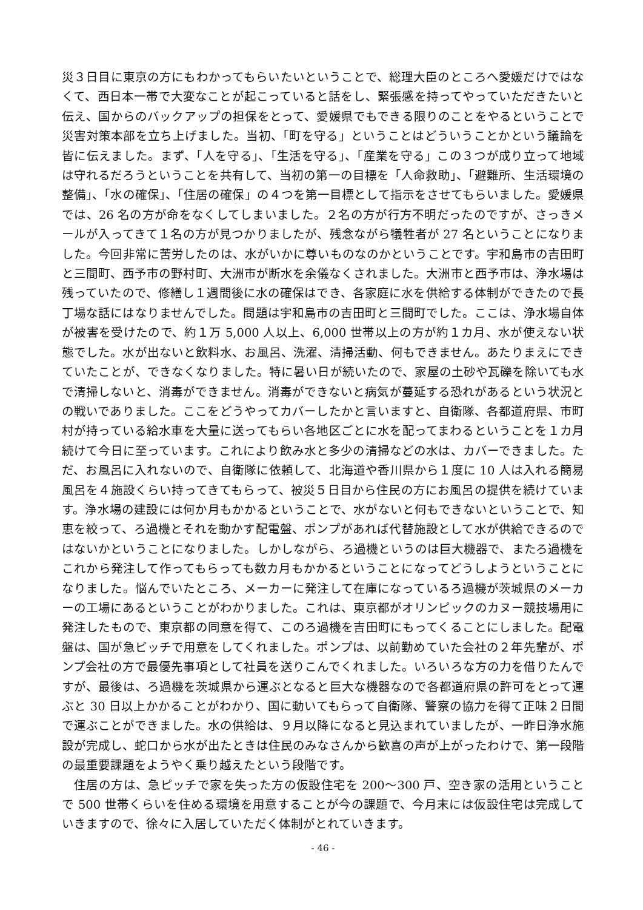災３日目に東京の方にもわかってもらいたいということで、総理大臣のところへ愛媛だけではなくて、西日本一帯で大変なことが起こっていると話をし、緊張感を持ってやっていただきたいと伝え、国からのバックアップの担保をとって、愛媛県でもできる限りのことをやるということで災害対策本部を立ち上げました。当初、「町を守る」ということはどういうことかという議論を皆に伝えました。まず、「人を守る」、「生活を守る」、「産業を守る」この３つが成り立って地域は守れるだろうということを共有して、当初の第一の目標を「人命救助」、「避難所、生活環境の整備」、「水の確保」、「住居の確保」の４つを第一目標として指示をさせてもらいました。愛媛県では、26 名の方が命をなくしてしまいました。２名の方が行方不明だったのですが、さっきメールが入ってきて１名の方が見つかりましたが、残念ながら犠牲者が 27 名ということになりました。今回非常に苦労したのは、水がいかに尊いものなのかということです。宇和島市の吉田町と三間町、西予市の野村町、大洲市が断水を余儀なくされました。大洲市と西予市は、浄水場は残っていたので、修繕し１週間後に水の確保はでき、各家庭に水を供給する体制ができたので長丁場な話にはなりませんでした。問題は宇和島市の吉田町と三間町でした。ここは、浄水場自体が被害を受けたので、約１万 5,000 人以上、6,000 世帯以上の方が約１カ月、水が使えない状態でした。水が出ないと飲料水、お風呂、洗濯、清掃活動、何もできません。あたりまえにできていたことが、できなくなりました。特に暑い日が続いたので、家屋の土砂や瓦礫を除いても水で清掃しないと、消毒ができません。消毒ができないと病気が蔓延する恐れがあるという状況との戦いでありました。ここをどうやってカバーしたかと言いますと、自衛隊、各都道府県、市町村が持っている給水車を大量に送ってもらい各地区ごとに水を配ってまわるということを１カ月続けて今日に至っています。これにより飲み水と多少の清掃などの水は、カバーできました。ただ、お風呂に入れないので、自衛隊に依頼して、北海道や香川県から１度に 10 人は入れる簡易風呂を４施設くらい持ってきてもらって、被災５日目から住民の方にお風呂の提供を続けています。浄水場の建設には何か月もかかるということで、水がないと何もできないということで、知恵を絞って、ろ過機とそれを動かす配電盤、ポンプがあれば代替施設として水が供給できるのではないかということになりました。しかしながら、ろ過機というのは巨大機器で、またろ過機をこれから発注して作ってもらっても数カ月もかかるということになってどうしようということになりました。悩んでいたところ、メーカーに発注して在庫になっているろ過機が茨城県のメーカーの工場にあるということがわかりました。これは、東京都がオリンピックのカヌー競技場用に発注したもので、東京都の同意を得て、このろ過機を吉田町にもってくることにしました。配電盤は、国が急ピッチで用意をしてくれました。ポンプは、以前勤めていた会社の２年先輩が、ポンプ会社の方で最優先事項として社員を送りこんでくれました。いろいろな方の力を借りたんですが、最後は、ろ過機を茨城県から運ぶとなると巨大な機器なので各都道府県の許可をとって運ぶと 30 日以上かかることがわかり、国に動いてもらって自衛隊、警察の協力を得て正味２日間で運ぶことができました。水の供給は、９月以降になると見込まれていましたが、一昨日浄水施設が完成し、蛇口から水が出たときは住民のみなさんから歓喜の声が上がったわけで、第一段階の最重要課題をようやく乗り越えたという段階です。
住居の方は、急ピッチで家を失った方の仮設住宅を 200～300 戸、空き家の活用ということで 500 世帯くらいを住める環境を用意することが今の課題で、今月末には仮設住宅は完成していきますので、徐々に入居していただく体制がとれていきます。
- 46 -